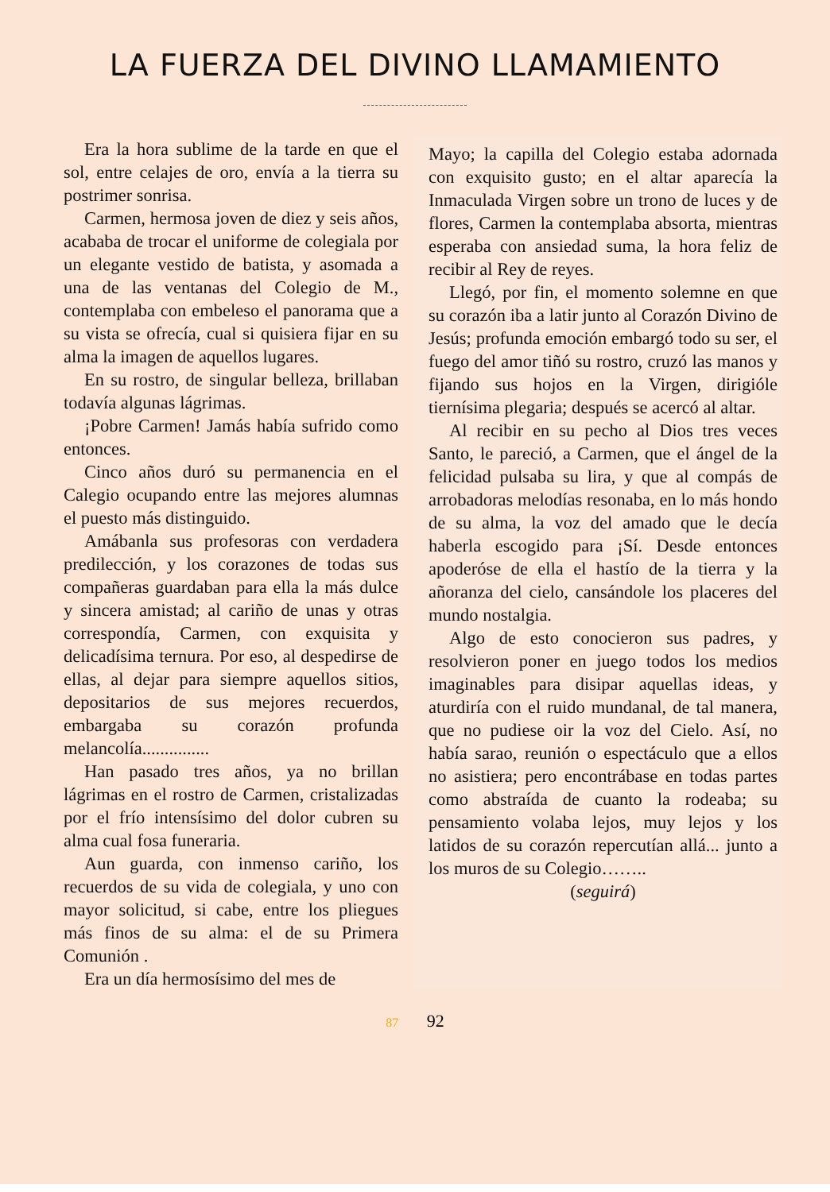LA FUERZA DEL DIVINO LLAMAMIENTO
Era la hora sublime de la tarde en que el sol, entre celajes de oro, envía a la tierra su postrimer sonrisa.
Carmen, hermosa joven de diez y seis años, acababa de trocar el uniforme de colegiala por un elegante vestido de batista, y asomada a una de las ventanas del Colegio de M., contemplaba con embeleso el panorama que a su vista se ofrecía, cual si quisiera fijar en su alma la imagen de aquellos lugares.
En su rostro, de singular belleza, brillaban todavía algunas lágrimas.
¡Pobre Carmen! Jamás había sufrido como entonces.
Cinco años duró su permanencia en el Calegio ocupando entre las mejores alumnas el puesto más distinguido.
Amábanla sus profesoras con verdadera predilección, y los corazones de todas sus compañeras guardaban para ella la más dulce y sincera amistad; al cariño de unas y otras correspondía, Carmen, con exquisita y delicadísima ternura. Por eso, al despedirse de ellas, al dejar para siempre aquellos sitios, depositarios de sus mejores recuerdos, embargaba su corazón profunda melancolía...............
Han pasado tres años, ya no brillan lágrimas en el rostro de Carmen, cristalizadas por el frío intensísimo del dolor cubren su alma cual fosa funeraria.
Aun guarda, con inmenso cariño, los recuerdos de su vida de colegiala, y uno con mayor solicitud, si cabe, entre los pliegues más finos de su alma: el de su Primera Comunión .
Era un día hermosísimo del mes de
Mayo; la capilla del Colegio estaba adornada con exquisito gusto; en el altar aparecía la Inmaculada Virgen sobre un trono de luces y de flores, Carmen la contemplaba absorta, mientras esperaba con ansiedad suma, la hora feliz de recibir al Rey de reyes.
Llegó, por fin, el momento solemne en que su corazón iba a latir junto al Corazón Divino de Jesús; profunda emoción embargó todo su ser, el fuego del amor tiñó su rostro, cruzó las manos y fijando sus hojos en la Virgen, dirigióle tiernísima plegaria; después se acercó al altar.
Al recibir en su pecho al Dios tres veces Santo, le pareció, a Carmen, que el ángel de la felicidad pulsaba su lira, y que al compás de arrobadoras melodías resonaba, en lo más hondo de su alma, la voz del amado que le decía haberla escogido para ¡Sí. Desde entonces apoderóse de ella el hastío de la tierra y la añoranza del cielo, cansándole los placeres del mundo nostalgia.
Algo de esto conocieron sus padres, y resolvieron poner en juego todos los medios imaginables para disipar aquellas ideas, y aturdiría con el ruido mundanal, de tal manera, que no pudiese oir la voz del Cielo. Así, no había sarao, reunión o espectáculo que a ellos no asistiera; pero encontrábase en todas partes como abstraída de cuanto la rodeaba; su pensamiento volaba lejos, muy lejos y los latidos de su corazón repercutían allá... junto a los muros de su Colegio……..
(seguirá)
87 92